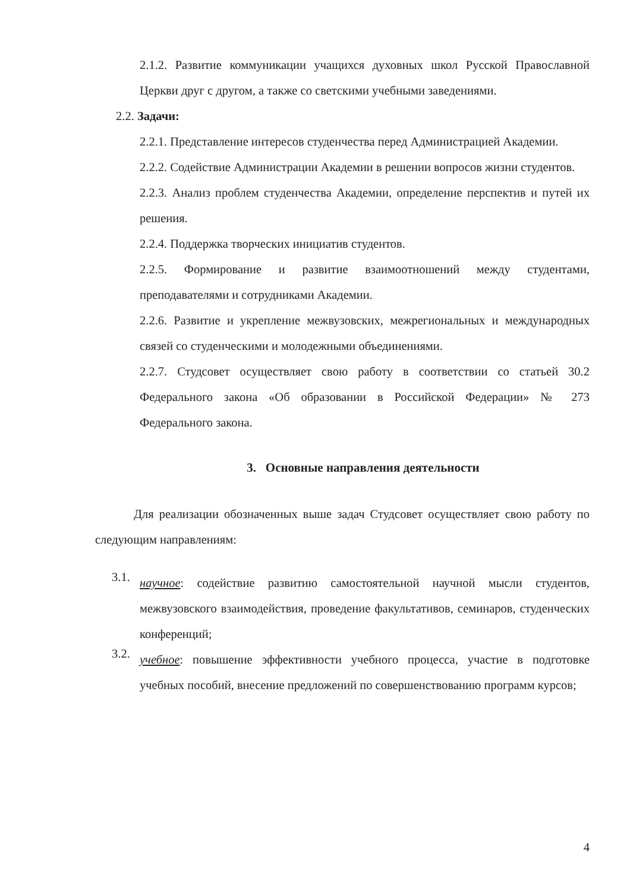2.1.2. Развитие коммуникации учащихся духовных школ Русской Православной Церкви друг с другом, а также со светскими учебными заведениями.
2.2. Задачи:
2.2.1. Представление интересов студенчества перед Администрацией Академии.
2.2.2. Содействие Администрации Академии в решении вопросов жизни студентов.
2.2.3. Анализ проблем студенчества Академии, определение перспектив и путей их решения.
2.2.4. Поддержка творческих инициатив студентов.
2.2.5. Формирование и развитие взаимоотношений между студентами, преподавателями и сотрудниками Академии.
2.2.6. Развитие и укрепление межвузовских, межрегиональных и международных связей со студенческими и молодежными объединениями.
2.2.7. Студсовет осуществляет свою работу в соответствии со статьей 30.2 Федерального закона «Об образовании в Российской Федерации» № 273 Федерального закона.
3. Основные направления деятельности
Для реализации обозначенных выше задач Студсовет осуществляет свою работу по следующим направлениям:
3.1.
научное: содействие развитию самостоятельной научной мысли студентов, межвузовского взаимодействия, проведение факультативов, семинаров, студенческих конференций;
3.2.
учебное: повышение эффективности учебного процесса, участие в подготовке учебных пособий, внесение предложений по совершенствованию программ курсов;
4